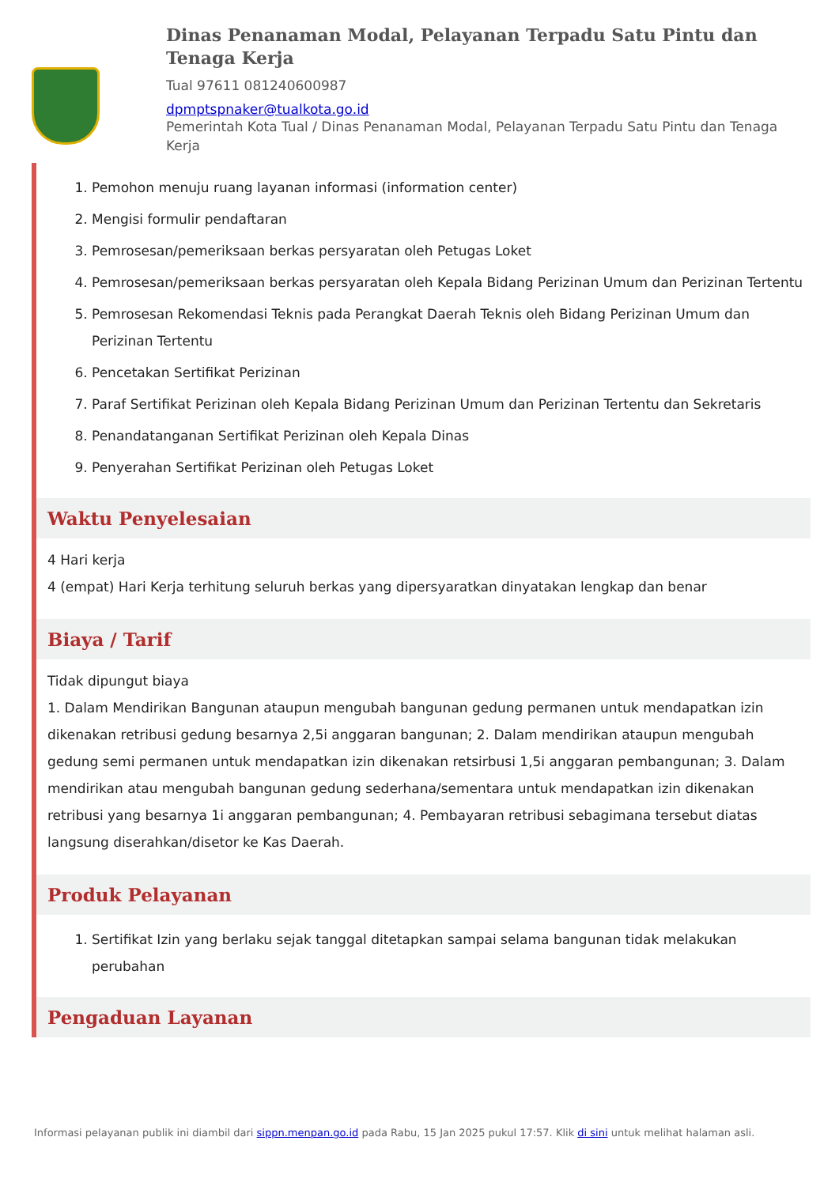Dinas Penanaman Modal, Pelayanan Terpadu Satu Pintu dan Tenaga Kerja
Tual 97611 081240600987
dpmptspnaker@tualkota.go.id
Pemerintah Kota Tual / Dinas Penanaman Modal, Pelayanan Terpadu Satu Pintu dan Tenaga Kerja
1. Pemohon menuju ruang layanan informasi (information center)
2. Mengisi formulir pendaftaran
3. Pemrosesan/pemeriksaan berkas persyaratan oleh Petugas Loket
4. Pemrosesan/pemeriksaan berkas persyaratan oleh Kepala Bidang Perizinan Umum dan Perizinan Tertentu
5. Pemrosesan Rekomendasi Teknis pada Perangkat Daerah Teknis oleh Bidang Perizinan Umum dan Perizinan Tertentu
6. Pencetakan Sertifikat Perizinan
7. Paraf Sertifikat Perizinan oleh Kepala Bidang Perizinan Umum dan Perizinan Tertentu dan Sekretaris
8. Penandatanganan Sertifikat Perizinan oleh Kepala Dinas
9. Penyerahan Sertifikat Perizinan oleh Petugas Loket
Waktu Penyelesaian
4 Hari kerja
4 (empat) Hari Kerja terhitung seluruh berkas yang dipersyaratkan dinyatakan lengkap dan benar
Biaya / Tarif
Tidak dipungut biaya
1. Dalam Mendirikan Bangunan ataupun mengubah bangunan gedung permanen untuk mendapatkan izin dikenakan retribusi gedung besarnya 2,5i anggaran bangunan; 2. Dalam mendirikan ataupun mengubah gedung semi permanen untuk mendapatkan izin dikenakan retsirbusi 1,5i anggaran pembangunan; 3. Dalam mendirikan atau mengubah bangunan gedung sederhana/sementara untuk mendapatkan izin dikenakan retribusi yang besarnya 1i anggaran pembangunan; 4. Pembayaran retribusi sebagimana tersebut diatas langsung diserahkan/disetor ke Kas Daerah.
Produk Pelayanan
1. Sertifikat Izin yang berlaku sejak tanggal ditetapkan sampai selama bangunan tidak melakukan perubahan
Pengaduan Layanan
Informasi pelayanan publik ini diambil dari sippn.menpan.go.id pada Rabu, 15 Jan 2025 pukul 17:57. Klik di sini untuk melihat halaman asli.